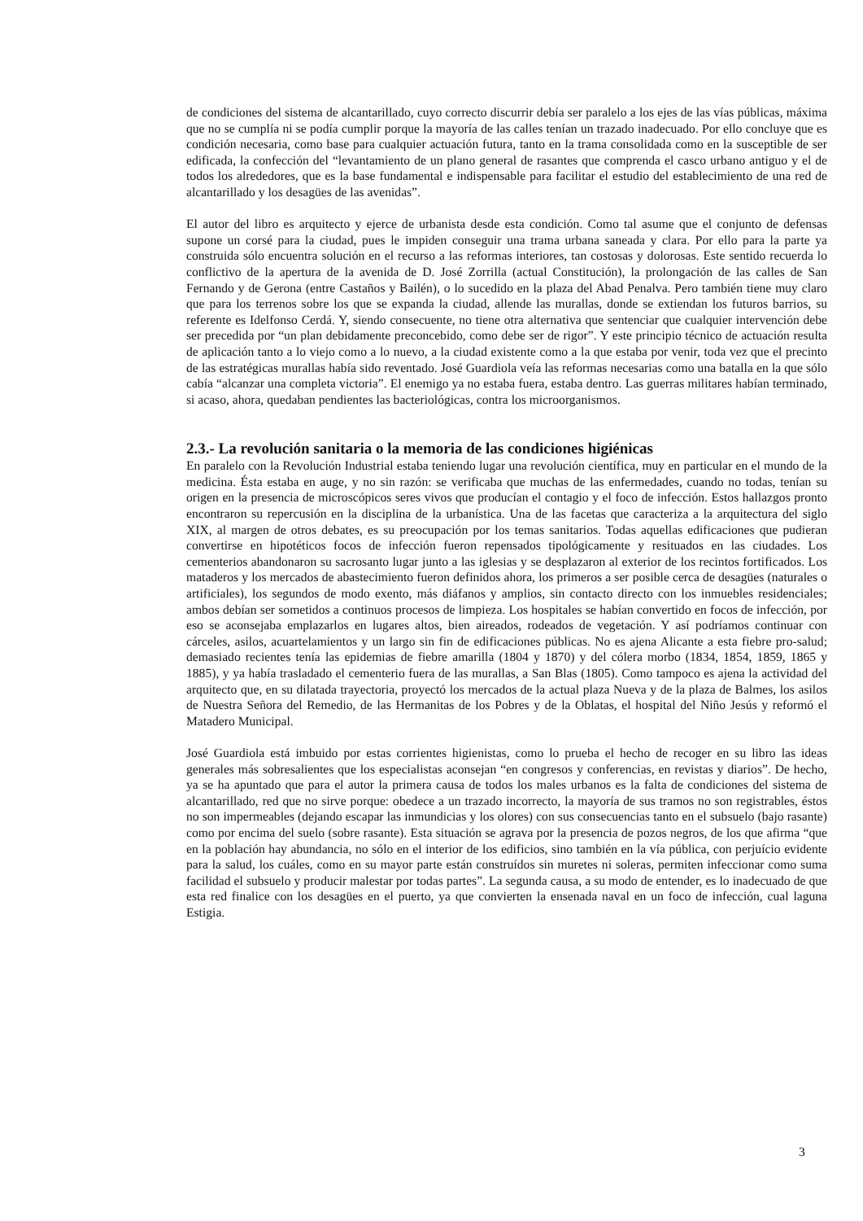de condiciones del sistema de alcantarillado, cuyo correcto discurrir debía ser paralelo a los ejes de las vías públicas, máxima que no se cumplía ni se podía cumplir porque la mayoría de las calles tenían un trazado inadecuado. Por ello concluye que es condición necesaria, como base para cualquier actuación futura, tanto en la trama consolidada como en la susceptible de ser edificada, la confección del “levantamiento de un plano general de rasantes que comprenda el casco urbano antiguo y el de todos los alrededores, que es la base fundamental e indispensable para facilitar el estudio del establecimiento de una red de alcantarillado y los desagües de las avenidas”.
El autor del libro es arquitecto y ejerce de urbanista desde esta condición. Como tal asume que el conjunto de defensas supone un corsé para la ciudad, pues le impiden conseguir una trama urbana saneada y clara. Por ello para la parte ya construida sólo encuentra solución en el recurso a las reformas interiores, tan costosas y dolorosas. Este sentido recuerda lo conflictivo de la apertura de la avenida de D. José Zorrilla (actual Constitución), la prolongación de las calles de San Fernando y de Gerona (entre Castaños y Bailén), o lo sucedido en la plaza del Abad Penalva. Pero también tiene muy claro que para los terrenos sobre los que se expanda la ciudad, allende las murallas, donde se extiendan los futuros barrios, su referente es Idelfonso Cerdá. Y, siendo consecuente, no tiene otra alternativa que sentenciar que cualquier intervención debe ser precedida por “un plan debidamente preconcebido, como debe ser de rigor”. Y este principio técnico de actuación resulta de aplicación tanto a lo viejo como a lo nuevo, a la ciudad existente como a la que estaba por venir, toda vez que el precinto de las estratégicas murallas había sido reventado. José Guardiola veía las reformas necesarias como una batalla en la que sólo cabía “alcanzar una completa victoria”. El enemigo ya no estaba fuera, estaba dentro. Las guerras militares habían terminado, si acaso, ahora, quedaban pendientes las bacteriológicas, contra los microorganismos.
2.3.- La revolución sanitaria o la memoria de las condiciones higiénicas
En paralelo con la Revolución Industrial estaba teniendo lugar una revolución científica, muy en particular en el mundo de la medicina. Ésta estaba en auge, y no sin razón: se verificaba que muchas de las enfermedades, cuando no todas, tenían su origen en la presencia de microscópicos seres vivos que producían el contagio y el foco de infección. Estos hallazgos pronto encontraron su repercusión en la disciplina de la urbanística. Una de las facetas que caracteriza a la arquitectura del siglo XIX, al margen de otros debates, es su preocupación por los temas sanitarios. Todas aquellas edificaciones que pudieran convertirse en hipotéticos focos de infección fueron repensados tipológicamente y resituados en las ciudades. Los cementerios abandonaron su sacrosanto lugar junto a las iglesias y se desplazaron al exterior de los recintos fortificados. Los mataderos y los mercados de abastecimiento fueron definidos ahora, los primeros a ser posible cerca de desagües (naturales o artificiales), los segundos de modo exento, más diáfanos y amplios, sin contacto directo con los inmuebles residenciales; ambos debían ser sometidos a continuos procesos de limpieza. Los hospitales se habían convertido en focos de infección, por eso se aconsejaba emplazarlos en lugares altos, bien aireados, rodeados de vegetación. Y así podríamos continuar con cárceles, asilos, acuartelamientos y un largo sin fin de edificaciones públicas. No es ajena Alicante a esta fiebre pro-salud; demasiado recientes tenía las epidemias de fiebre amarilla (1804 y 1870) y del cólera morbo (1834, 1854, 1859, 1865 y 1885), y ya había trasladado el cementerio fuera de las murallas, a San Blas (1805). Como tampoco es ajena la actividad del arquitecto que, en su dilatada trayectoria, proyectó los mercados de la actual plaza Nueva y de la plaza de Balmes, los asilos de Nuestra Señora del Remedio, de las Hermanitas de los Pobres y de la Oblatas, el hospital del Niño Jesús y reformó el Matadero Municipal.
José Guardiola está imbuido por estas corrientes higienistas, como lo prueba el hecho de recoger en su libro las ideas generales más sobresalientes que los especialistas aconsejan “en congresos y conferencias, en revistas y diarios”. De hecho, ya se ha apuntado que para el autor la primera causa de todos los males urbanos es la falta de condiciones del sistema de alcantarillado, red que no sirve porque: obedece a un trazado incorrecto, la mayoría de sus tramos no son registrables, éstos no son impermeables (dejando escapar las inmundicias y los olores) con sus consecuencias tanto en el subsuelo (bajo rasante) como por encima del suelo (sobre rasante). Esta situación se agrava por la presencia de pozos negros, de los que afirma “que en la población hay abundancia, no sólo en el interior de los edificios, sino también en la vía pública, con perjuício evidente para la salud, los cuáles, como en su mayor parte están construídos sin muretes ni soleras, permiten infeccionar como suma facilidad el subsuelo y producir malestar por todas partes”. La segunda causa, a su modo de entender, es lo inadecuado de que esta red finalice con los desagües en el puerto, ya que convierten la ensenada naval en un foco de infección, cual laguna Estigia.
3